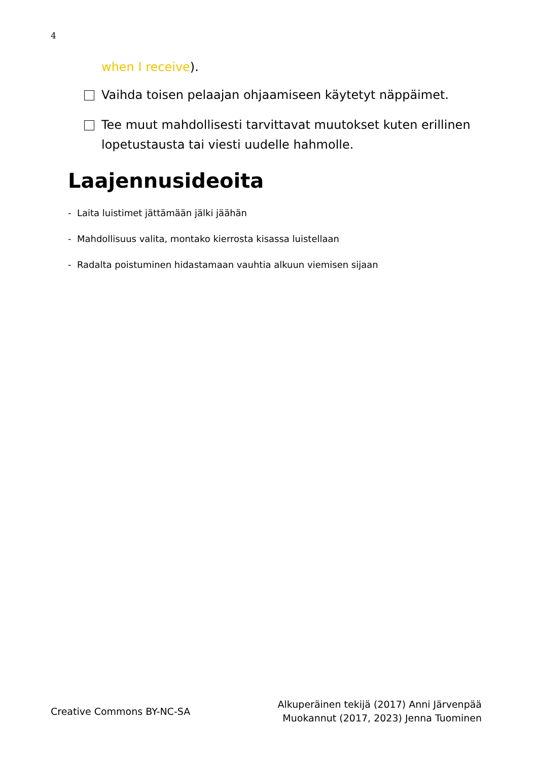4
when I receive).
Vaihda toisen pelaajan ohjaamiseen käytetyt näppäimet.
Tee muut mahdollisesti tarvittavat muutokset kuten erillinen lopetustausta tai viesti uudelle hahmolle.
Laajennusideoita
- Laita luistimet jättämään jälki jäähän
- Mahdollisuus valita, montako kierrosta kisassa luistellaan
- Radalta poistuminen hidastamaan vauhtia alkuun viemisen sijaan
Creative Commons BY-NC-SA
Alkuperäinen tekijä (2017) Anni Järvenpää
Muokannut (2017, 2023) Jenna Tuominen